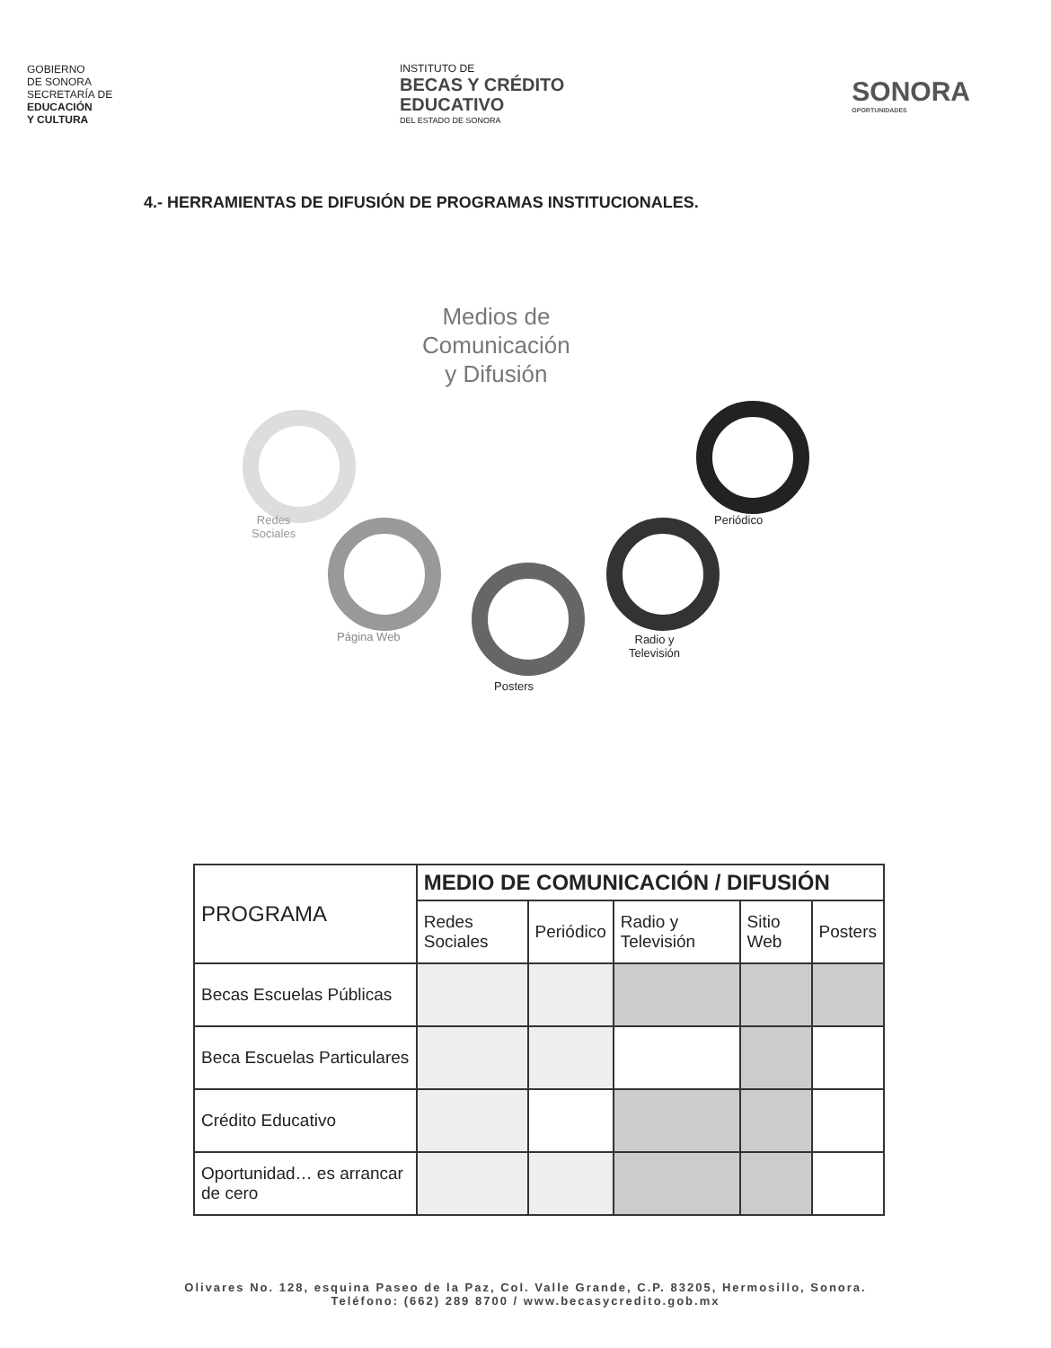GOBIERNO
DE SONORA
SECRETARÍA DE
EDUCACIÓN
Y CULTURA
INSTITUTO DE
BECAS Y CRÉDITO
EDUCATIVO
DEL ESTADO DE SONORA
SONORA
OPORTUNIDADES
4.- HERRAMIENTAS DE DIFUSIÓN DE PROGRAMAS INSTITUCIONALES.
Medios de
Comunicación
y Difusión
Redes
Sociales
Página Web
Posters
Radio y
Televisión
Periódico
| PROGRAMA | MEDIO DE COMUNICACIÓN / DIFUSIÓN | | | | |
| --- | --- | --- | --- | --- | --- |
| | Redes Sociales | Periódico | Radio y Televisión | Sitio Web | Posters |
| Becas Escuelas Públicas | | | | | |
| Beca Escuelas Particulares | | | | | |
| Crédito Educativo | | | | | |
| Oportunidad… es arrancar de cero | | | | | |
Olivares No. 128, esquina Paseo de la Paz, Col. Valle Grande, C.P. 83205, Hermosillo, Sonora.
Teléfono: (662) 289 8700 / www.becasycredito.gob.mx